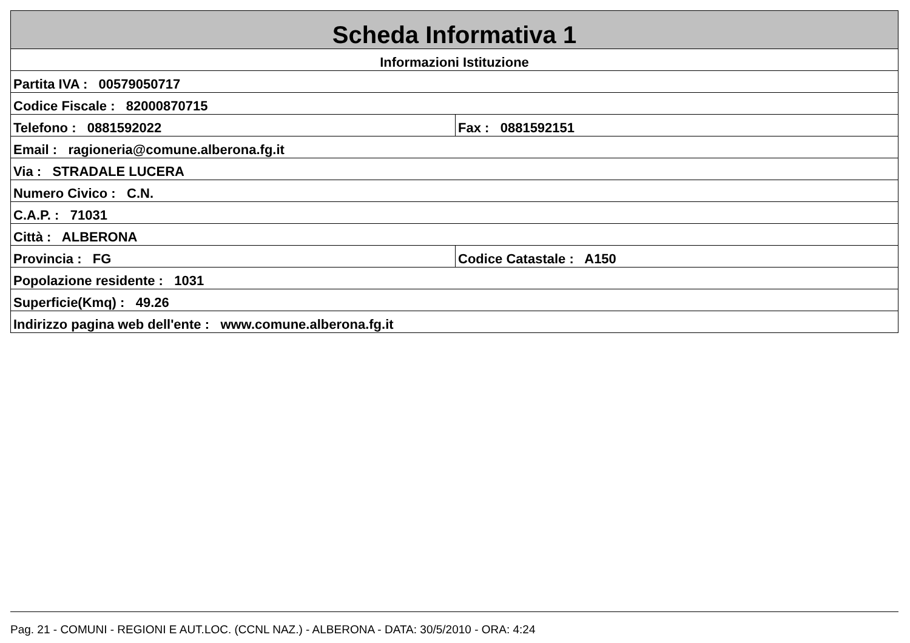| Scheda Informativa 1 | |
| Informazioni Istituzione | |
| Partita IVA : 00579050717 | |
| Codice Fiscale : 82000870715 | |
| Telefono : 0881592022 | Fax : 0881592151 |
| Email : ragioneria@comune.alberona.fg.it | |
| Via : STRADALE LUCERA | |
| Numero Civico : C.N. | |
| C.A.P. : 71031 | |
| Città : ALBERONA | |
| Provincia : FG | Codice Catastale : A150 |
| Popolazione residente : 1031 | |
| Superficie(Kmq) : 49.26 | |
| Indirizzo pagina web dell'ente : www.comune.alberona.fg.it | |
Pag. 21 - COMUNI - REGIONI E AUT.LOC. (CCNL NAZ.) - ALBERONA - DATA: 30/5/2010 - ORA: 4:24